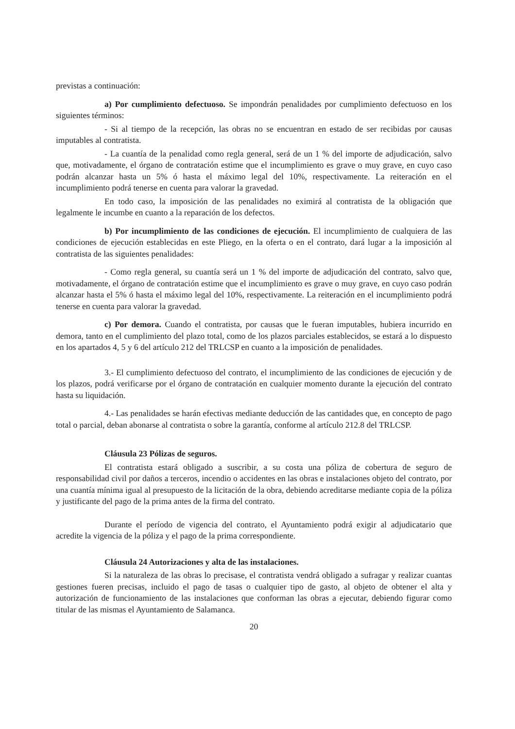previstas a continuación:
a) Por cumplimiento defectuoso. Se impondrán penalidades por cumplimiento defectuoso en los siguientes términos:
- Si al tiempo de la recepción, las obras no se encuentran en estado de ser recibidas por causas imputables al contratista.
- La cuantía de la penalidad como regla general, será de un 1 % del importe de adjudicación, salvo que, motivadamente, el órgano de contratación estime que el incumplimiento es grave o muy grave, en cuyo caso podrán alcanzar hasta un 5% ó hasta el máximo legal del 10%, respectivamente. La reiteración en el incumplimiento podrá tenerse en cuenta para valorar la gravedad.
En todo caso, la imposición de las penalidades no eximirá al contratista de la obligación que legalmente le incumbe en cuanto a la reparación de los defectos.
b) Por incumplimiento de las condiciones de ejecución. El incumplimiento de cualquiera de las condiciones de ejecución establecidas en este Pliego, en la oferta o en el contrato, dará lugar a la imposición al contratista de las siguientes penalidades:
- Como regla general, su cuantía será un 1 % del importe de adjudicación del contrato, salvo que, motivadamente, el órgano de contratación estime que el incumplimiento es grave o muy grave, en cuyo caso podrán alcanzar hasta el 5% ó hasta el máximo legal del 10%, respectivamente. La reiteración en el incumplimiento podrá tenerse en cuenta para valorar la gravedad.
c) Por demora. Cuando el contratista, por causas que le fueran imputables, hubiera incurrido en demora, tanto en el cumplimiento del plazo total, como de los plazos parciales establecidos, se estará a lo dispuesto en los apartados 4, 5 y 6 del artículo 212 del TRLCSP en cuanto a la imposición de penalidades.
3.- El cumplimiento defectuoso del contrato, el incumplimiento de las condiciones de ejecución y de los plazos, podrá verificarse por el órgano de contratación en cualquier momento durante la ejecución del contrato hasta su liquidación.
4.- Las penalidades se harán efectivas mediante deducción de las cantidades que, en concepto de pago total o parcial, deban abonarse al contratista o sobre la garantía, conforme al artículo 212.8 del TRLCSP.
Cláusula 23 Pólizas de seguros.
El contratista estará obligado a suscribir, a su costa una póliza de cobertura de seguro de responsabilidad civil por daños a terceros, incendio o accidentes en las obras e instalaciones objeto del contrato, por una cuantía mínima igual al presupuesto de la licitación de la obra, debiendo acreditarse mediante copia de la póliza y justificante del pago de la prima antes de la firma del contrato.
Durante el período de vigencia del contrato, el Ayuntamiento podrá exigir al adjudicatario que acredite la vigencia de la póliza y el pago de la prima correspondiente.
Cláusula 24 Autorizaciones y alta de las instalaciones.
Si la naturaleza de las obras lo precisase, el contratista vendrá obligado a sufragar y realizar cuantas gestiones fueren precisas, incluido el pago de tasas o cualquier tipo de gasto, al objeto de obtener el alta y autorización de funcionamiento de las instalaciones que conforman las obras a ejecutar, debiendo figurar como titular de las mismas el Ayuntamiento de Salamanca.
20